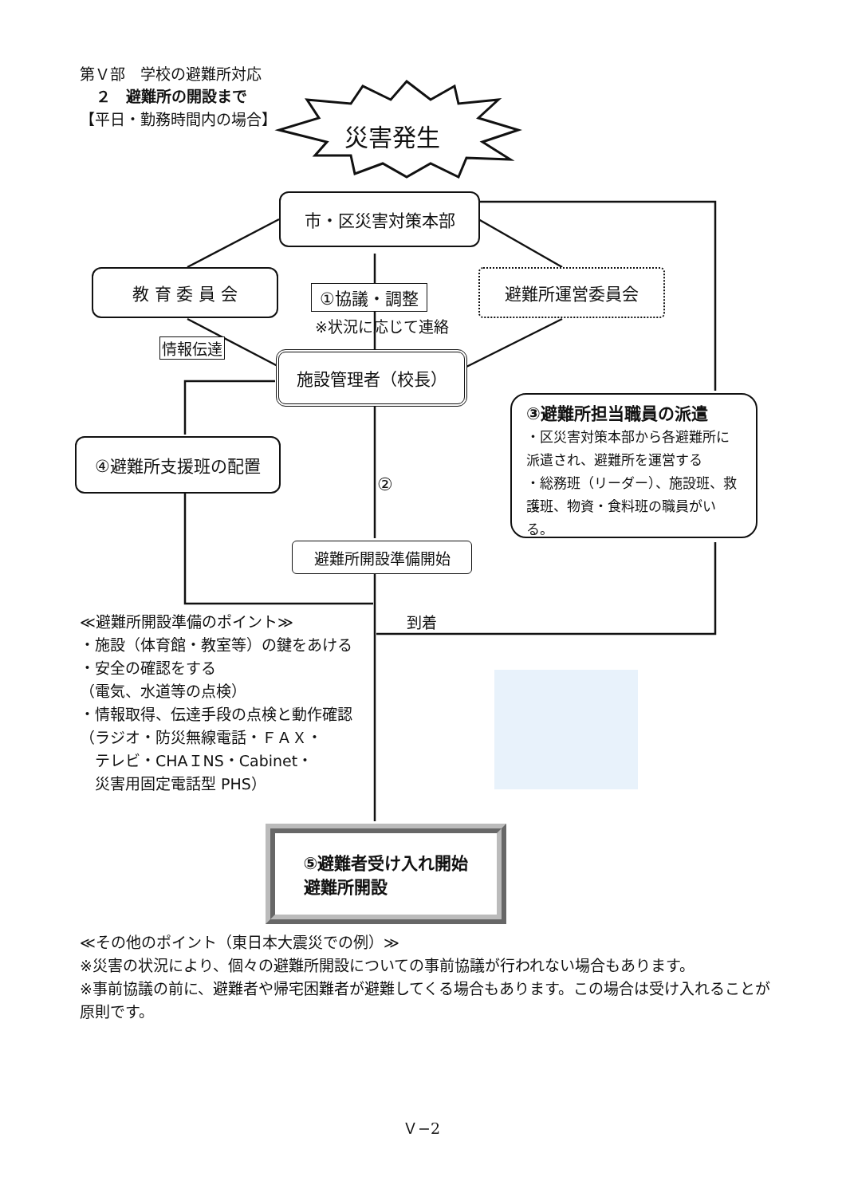第Ｖ部　学校の避難所対応
２　避難所の開設まで
【平日・勤務時間内の場合】
災害発生
市・区災害対策本部
教 育 委 員 会
①協議・調整
※状況に応じて連絡
避難所運営委員会
情報伝達
施設管理者（校長）
④避難所支援班の配置
③避難所担当職員の派遣
・区災害対策本部から各避難所に派遣され、避難所を運営する
・総務班（リーダー）、施設班、救護班、物資・食料班の職員がいる。
②
避難所開設準備開始
到着
≪避難所開設準備のポイント≫
・施設（体育館・教室等）の鍵をあける
・安全の確認をする
（電気、水道等の点検）
・情報取得、伝達手段の点検と動作確認
（ラジオ・防災無線電話・ＦＡＸ・
　テレビ・CHAＩNS・Cabinet・
　災害用固定電話型 PHS）
⑤避難者受け入れ開始
避難所開設
≪その他のポイント（東日本大震災での例）≫
※災害の状況により、個々の避難所開設についての事前協議が行われない場合もあります。
※事前協議の前に、避難者や帰宅困難者が避難してくる場合もあります。この場合は受け入れることが原則です。
Ｖ−2